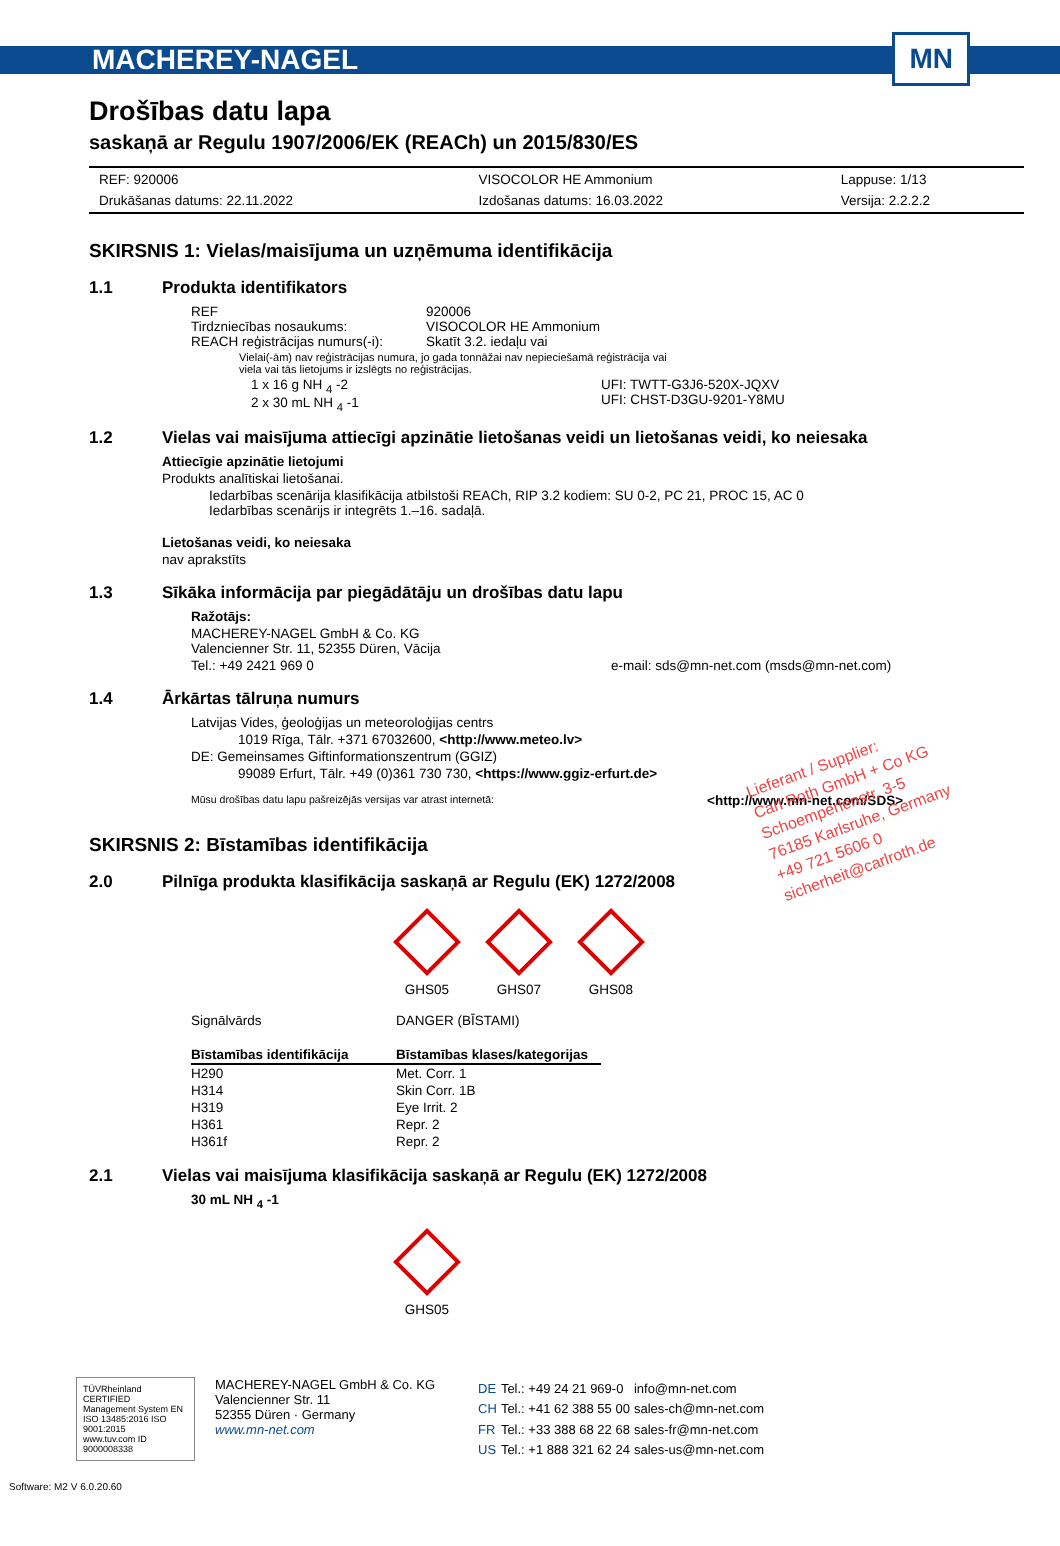MACHEREY-NAGEL MN
Drošības datu lapa
saskaņā ar Regulu 1907/2006/EK (REACh) un 2015/830/ES
| REF: 920006 | VISOCOLOR HE Ammonium | Lappuse: 1/13 |
| Drukāšanas datums: 22.11.2022 | Izdošanas datums: 16.03.2022 | Versija: 2.2.2.2 |
SKIRSNIS 1: Vielas/maisījuma un uzņēmuma identifikācija
1.1 Produkta identifikators
REF 920006
Tirdzniecības nosaukums: VISOCOLOR HE Ammonium
REACH reģistrācijas numurs(-i):
Skatīt 3.2. iedaļu vai
Vielai(-ām) nav reģistrācijas numura, jo gada tonnāžai nav nepieciešamā reģistrācija vai
viela vai tās lietojums ir izslēgts no reģistrācijas.
1 x 16 g NH <sub>4</sub> -2
2 x 30 mL NH <sub>4</sub> -1
UFI: TWTT-G3J6-520X-JQXV
UFI: CHST-D3GU-9201-Y8MU
1.2 Vielas vai maisījuma attiecīgi apzinātie lietošanas veidi un lietošanas veidi, ko neiesaka
Attiecīgie apzinātie lietojumi
Produkts analītiskai lietošanai.
Iedarbības scenārija klasifikācija atbilstoši REACh, RIP 3.2 kodiem: SU 0-2, PC 21, PROC 15, AC 0
Iedarbības scenārijs ir integrēts 1.–16. sadaļā.
Lietošanas veidi, ko neiesaka
nav aprakstīts
1.3 Sīkāka informācija par piegādātāju un drošības datu lapu
Ražotājs:
MACHEREY-NAGEL GmbH & Co. KG
Valencienner Str. 11, 52355 Düren, Vācija
Tel.: +49 2421 969 0 e-mail: sds@mn-net.com (msds@mn-net.com)
1.4 Ārkārtas tālruņa numurs
Latvijas Vides, ģeoloģijas un meteoroloģijas centrs
1019 Rīga, Tālr. +371 67032600, <http://www.meteo.lv>
DE: Gemeinsames Giftinformationszentrum (GGIZ)
99089 Erfurt, Tālr. +49 (0)361 730 730, <https://www.ggiz-erfurt.de>
Mūsu drošības datu lapu pašreizējās versijas var atrast internetā:
<http://www.mn-net.com/SDS>
SKIRSNIS 2: Bīstamības identifikācija
2.0 Pilnīga produkta klasifikācija saskaņā ar Regulu (EK) 1272/2008
GHS05 GHS07 GHS08
| Signālvārds | DANGER (BĪSTAMI) |
| Bīstamības identifikācija | Bīstamības klases/kategorijas |
| H290 | Met. Corr. 1 |
| H314 | Skin Corr. 1B |
| H319 | Eye Irrit. 2 |
| H361 | Repr. 2 |
| H361f | Repr. 2 |
2.1 Vielas vai maisījuma klasifikācija saskaņā ar Regulu (EK) 1272/2008
30 mL NH <sub>4</sub> -1
GHS05
Lieferant / Supplier:
Carl Roth GmbH + Co KG
Schoemperlenstr. 3-5
76185 Karlsruhe, Germany
+49 721 5606 0
sicherheit@carlroth.de
TÜVRheinland CERTIFIED
Management System EN ISO 13485:2016 ISO 9001:2015
www.tuv.com ID 9000008338
MACHEREY-NAGEL GmbH & Co. KG
Valencienner Str. 11
52355 Düren · Germany
www.mn-net.com
| DE | Tel.: +49 24 21 969-0 | info@mn-net.com |
| CH | Tel.: +41 62 388 55 00 | sales-ch@mn-net.com |
| FR | Tel.: +33 388 68 22 68 | sales-fr@mn-net.com |
| US | Tel.: +1 888 321 62 24 | sales-us@mn-net.com |
Software: M2 V 6.0.20.60